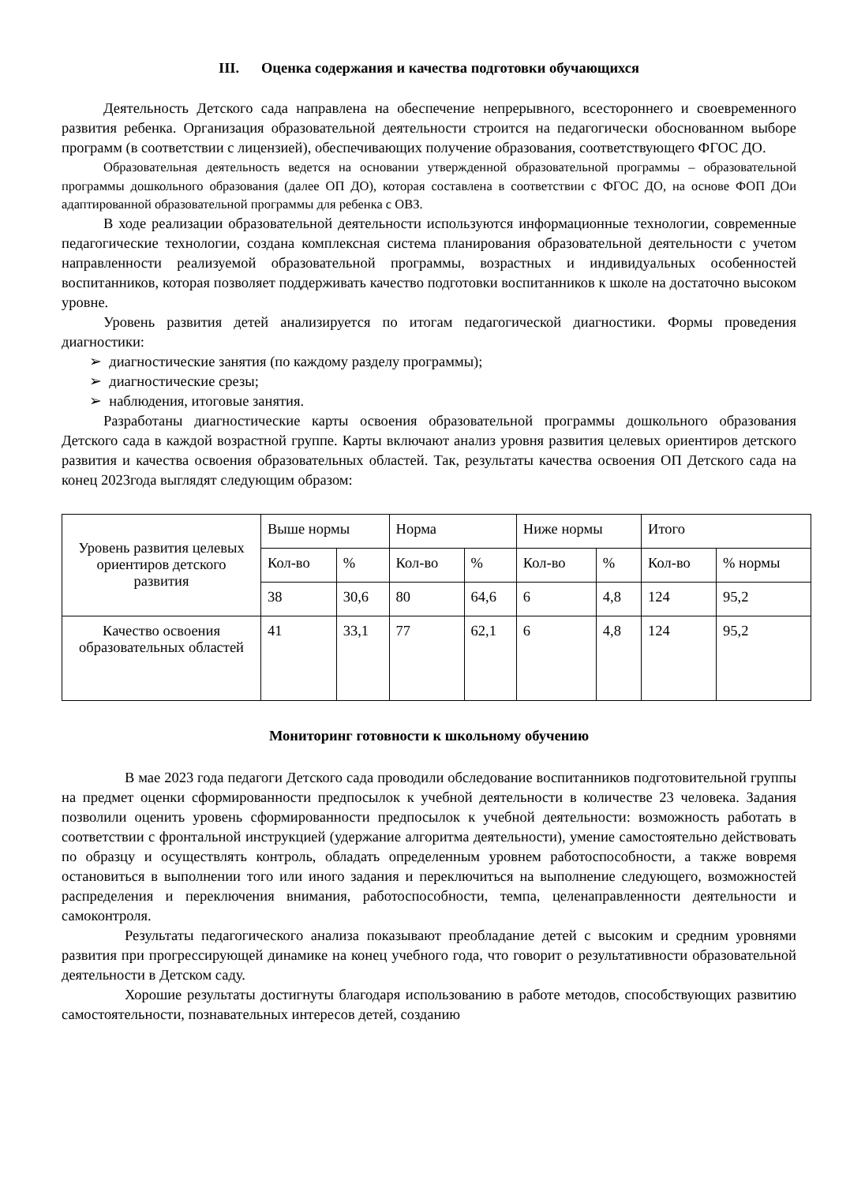III. Оценка содержания и качества подготовки обучающихся
Деятельность Детского сада направлена на обеспечение непрерывного, всестороннего и своевременного развития ребенка. Организация образовательной деятельности строится на педагогически обоснованном выборе программ (в соответствии с лицензией), обеспечивающих получение образования, соответствующего ФГОС ДО.
Образовательная деятельность ведется на основании утвержденной образовательной программы – образовательной программы дошкольного образования (далее ОП ДО), которая составлена в соответствии с ФГОС ДО, на основе ФОП ДОи адаптированной образовательной программы для ребенка с ОВЗ.
В ходе реализации образовательной деятельности используются информационные технологии, современные педагогические технологии, создана комплексная система планирования образовательной деятельности с учетом направленности реализуемой образовательной программы, возрастных и индивидуальных особенностей воспитанников, которая позволяет поддерживать качество подготовки воспитанников к школе на достаточно высоком уровне.
Уровень развития детей анализируется по итогам педагогической диагностики. Формы проведения диагностики:
➢ диагностические занятия (по каждому разделу программы);
➢ диагностические срезы;
➢ наблюдения, итоговые занятия.
Разработаны диагностические карты освоения образовательной программы дошкольного образования Детского сада в каждой возрастной группе. Карты включают анализ уровня развития целевых ориентиров детского развития и качества освоения образовательных областей. Так, результаты качества освоения ОП Детского сада на конец 2023года выглядят следующим образом:
| Уровень развития целевых ориентиров детского развития | Выше нормы | | Норма | | Ниже нормы | | Итого | |
| | Кол-во | % | Кол-во | % | Кол-во | % | Кол-во | % нормы |
| | 38 | 30,6 | 80 | 64,6 | 6 | 4,8 | 124 | 95,2 |
| Качество освоения образовательных областей | 41 | 33,1 | 77 | 62,1 | 6 | 4,8 | 124 | 95,2 |
Мониторинг готовности к школьному обучению
В мае 2023 года педагоги Детского сада проводили обследование воспитанников подготовительной группы на предмет оценки сформированности предпосылок к учебной деятельности в количестве 23 человека. Задания позволили оценить уровень сформированности предпосылок к учебной деятельности: возможность работать в соответствии с фронтальной инструкцией (удержание алгоритма деятельности), умение самостоятельно действовать по образцу и осуществлять контроль, обладать определенным уровнем работоспособности, а также вовремя остановиться в выполнении того или иного задания и переключиться на выполнение следующего, возможностей распределения и переключения внимания, работоспособности, темпа, целенаправленности деятельности и самоконтроля.
Результаты педагогического анализа показывают преобладание детей с высоким и средним уровнями развития при прогрессирующей динамике на конец учебного года, что говорит о результативности образовательной деятельности в Детском саду.
Хорошие результаты достигнуты благодаря использованию в работе методов, способствующих развитию самостоятельности, познавательных интересов детей, созданию